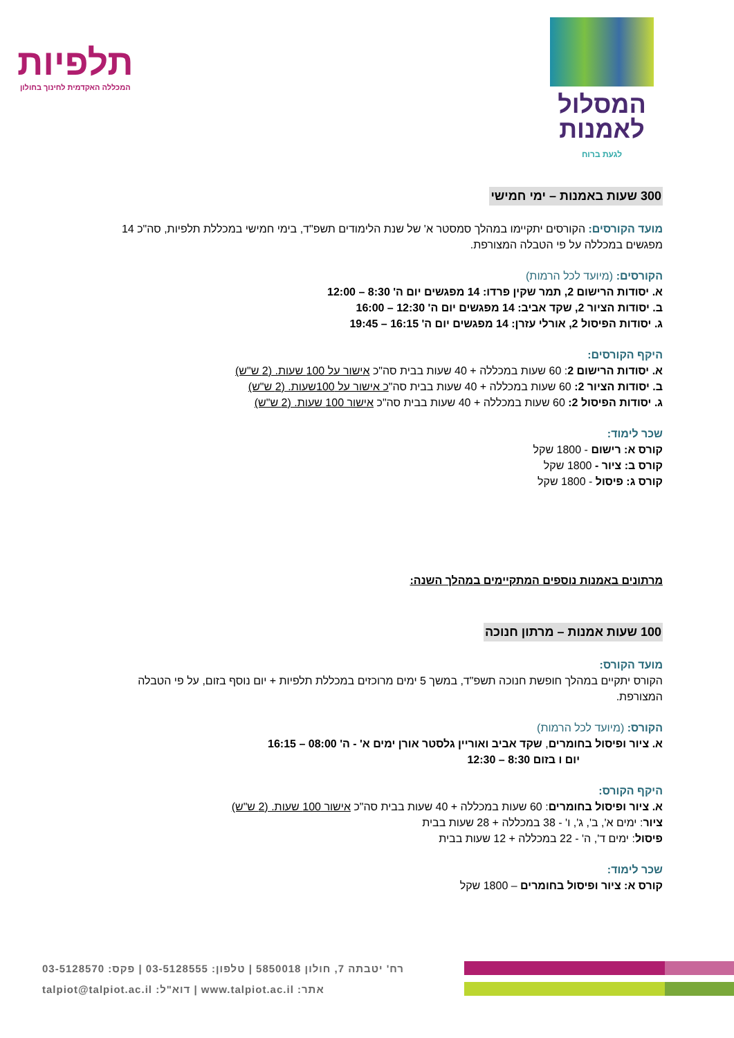המסלול
לאמנות
לגעת ברוח
תלפיות
המכללה האקדמית לחינוך בחולון
300 שעות באמנות – ימי חמישי
מועד הקורסים: הקורסים יתקיימו במהלך סמסטר א' של שנת הלימודים תשפ"ד, בימי חמישי במכללת תלפיות, סה"כ 14 מפגשים במכללה על פי הטבלה המצורפת.
הקורסים: (מיועד לכל הרמות)
א. יסודות הרישום 2, תמר שקין פרדו: 14 מפגשים יום ה' 8:30 – 12:00
ב. יסודות הציור 2, שקד אביב: 14 מפגשים יום ה' 12:30 – 16:00
ג. יסודות הפיסול 2, אורלי עזרן: 14 מפגשים יום ה' 16:15 – 19:45
היקף הקורסים:
א. יסודות הרישום 2: 60 שעות במכללה + 40 שעות בבית סה"כ אישור על 100 שעות. (2 ש"ש)
ב. יסודות הציור 2: 60 שעות במכללה + 40 שעות בבית סה"כ אישור על 100שעות. (2 ש"ש)
ג. יסודות הפיסול 2: 60 שעות במכללה + 40 שעות בבית סה"כ אישור 100 שעות. (2 ש"ש)
שכר לימוד:
קורס א: רישום - 1800 שקל
קורס ב: ציור - 1800 שקל
קורס ג: פיסול - 1800 שקל
מרתונים באמנות נוספים המתקיימים במהלך השנה:
100 שעות אמנות – מרתון חנוכה
מועד הקורס:
הקורס יתקיים במהלך חופשת חנוכה תשפ"ד, במשך 5 ימים מרוכזים במכללת תלפיות + יום נוסף בזום, על פי הטבלה המצורפת.
הקורס: (מיועד לכל הרמות)
א. ציור ופיסול בחומרים, שקד אביב ואוריין גלסטר אורן ימים א' - ה' 08:00 – 16:15
יום ו בזום 8:30 – 12:30
היקף הקורס:
א. ציור ופיסול בחומרים: 60 שעות במכללה + 40 שעות בבית סה"כ אישור 100 שעות. (2 ש"ש)
ציור: ימים א', ב', ג', ו' - 38 במכללה + 28 שעות בבית
פיסול: ימים ד', ה' - 22 במכללה + 12 שעות בבית
שכר לימוד:
קורס א: ציור ופיסול בחומרים – 1800 שקל
רח' יטבתה 7, חולון 5850018 | טלפון: 03-5128555 | פקס: 03-5128570
אתר: www.talpiot.ac.il | דוא"ל: talpiot@talpiot.ac.il